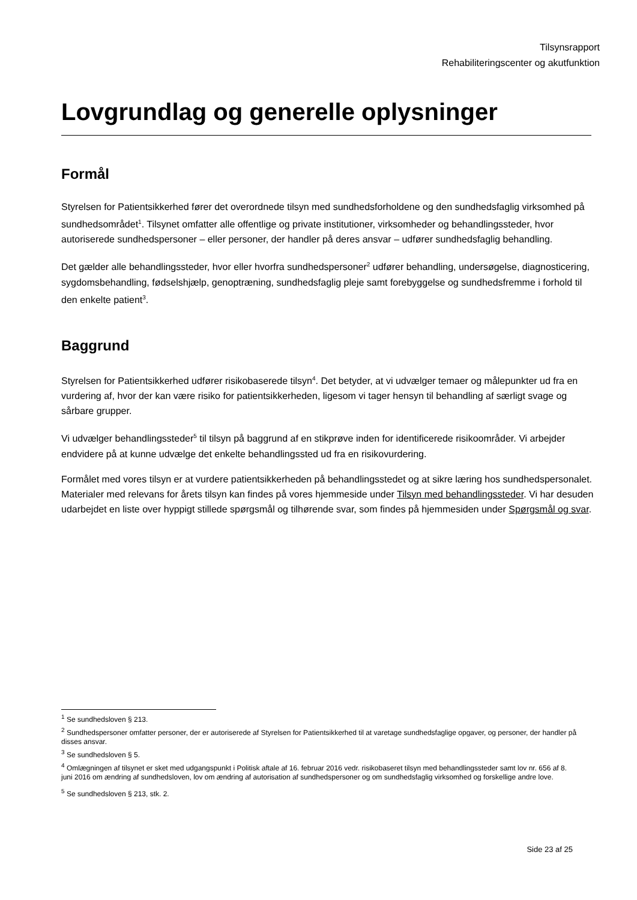Tilsynsrapport
Rehabiliteringscenter og akutfunktion
Lovgrundlag og generelle oplysninger
Formål
Styrelsen for Patientsikkerhed fører det overordnede tilsyn med sundhedsforholdene og den sundhedsfaglig virksomhed på sundhedsområdet<sup>1</sup>. Tilsynet omfatter alle offentlige og private institutioner, virksomheder og behandlingssteder, hvor autoriserede sundhedspersoner – eller personer, der handler på deres ansvar – udfører sundhedsfaglig behandling.
Det gælder alle behandlingssteder, hvor eller hvorfra sundhedspersoner<sup>2</sup> udfører behandling, undersøgelse, diagnosticering, sygdomsbehandling, fødselshjælp, genoptræning, sundhedsfaglig pleje samt forebyggelse og sundhedsfremme i forhold til den enkelte patient<sup>3</sup>.
Baggrund
Styrelsen for Patientsikkerhed udfører risikobaserede tilsyn<sup>4</sup>. Det betyder, at vi udvælger temaer og målepunkter ud fra en vurdering af, hvor der kan være risiko for patientsikkerheden, ligesom vi tager hensyn til behandling af særligt svage og sårbare grupper.
Vi udvælger behandlingssteder<sup>5</sup> til tilsyn på baggrund af en stikprøve inden for identificerede risikoområder. Vi arbejder endvidere på at kunne udvælge det enkelte behandlingssted ud fra en risikovurdering.
Formålet med vores tilsyn er at vurdere patientsikkerheden på behandlingsstedet og at sikre læring hos sundhedspersonalet. Materialer med relevans for årets tilsyn kan findes på vores hjemmeside under Tilsyn med behandlingssteder. Vi har desuden udarbejdet en liste over hyppigt stillede spørgsmål og tilhørende svar, som findes på hjemmesiden under Spørgsmål og svar.
<sup>1</sup> Se sundhedsloven § 213.
<sup>2</sup> Sundhedspersoner omfatter personer, der er autoriserede af Styrelsen for Patientsikkerhed til at varetage sundhedsfaglige opgaver, og personer, der handler på disses ansvar.
<sup>3</sup> Se sundhedsloven § 5.
<sup>4</sup> Omlægningen af tilsynet er sket med udgangspunkt i Politisk aftale af 16. februar 2016 vedr. risikobaseret tilsyn med behandlingssteder samt lov nr. 656 af 8. juni 2016 om ændring af sundhedsloven, lov om ændring af autorisation af sundhedspersoner og om sundhedsfaglig virksomhed og forskellige andre love.
<sup>5</sup> Se sundhedsloven § 213, stk. 2.
Side 23 af 25